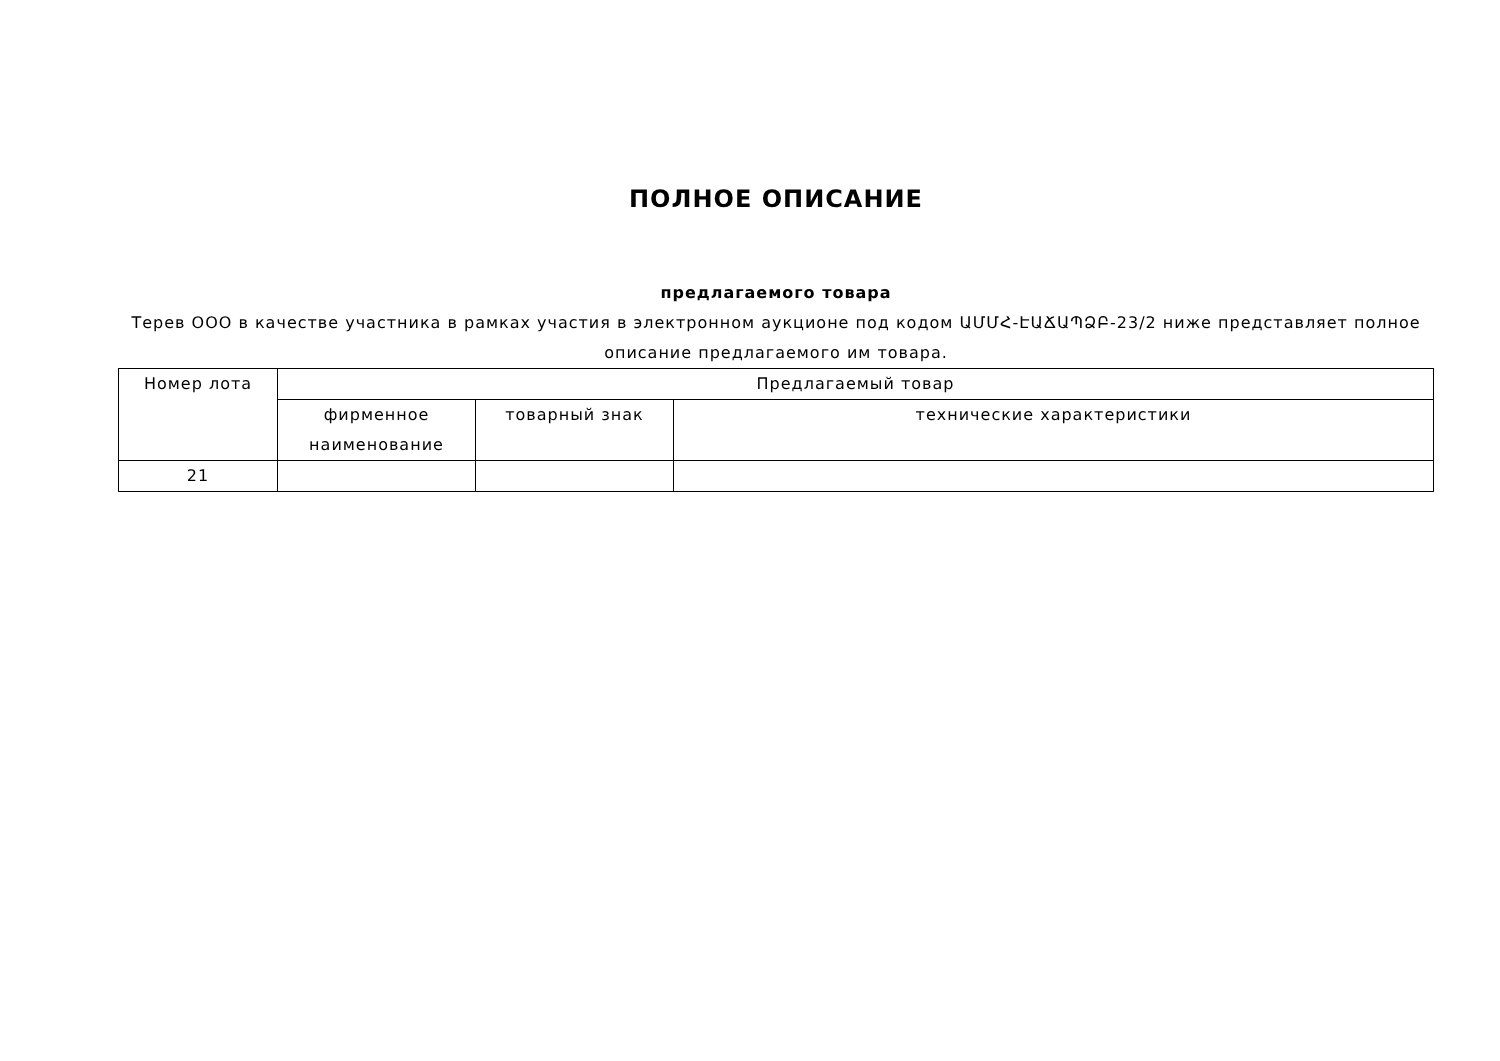ПОЛНОЕ ОПИСАНИЕ
предлагаемого товара
Терев ООО в качестве участника в рамках участия в электронном аукционе под кодом ԱՄՄՀ-ԷԱՃԱՊՁԲ-23/2 ниже представляет полное описание предлагаемого им товара.
| Номер лота | Предлагаемый товар | | |
| --- | --- | --- | --- |
| | фирменное наименование | товарный знак | технические характеристики |
| 21 | | | |